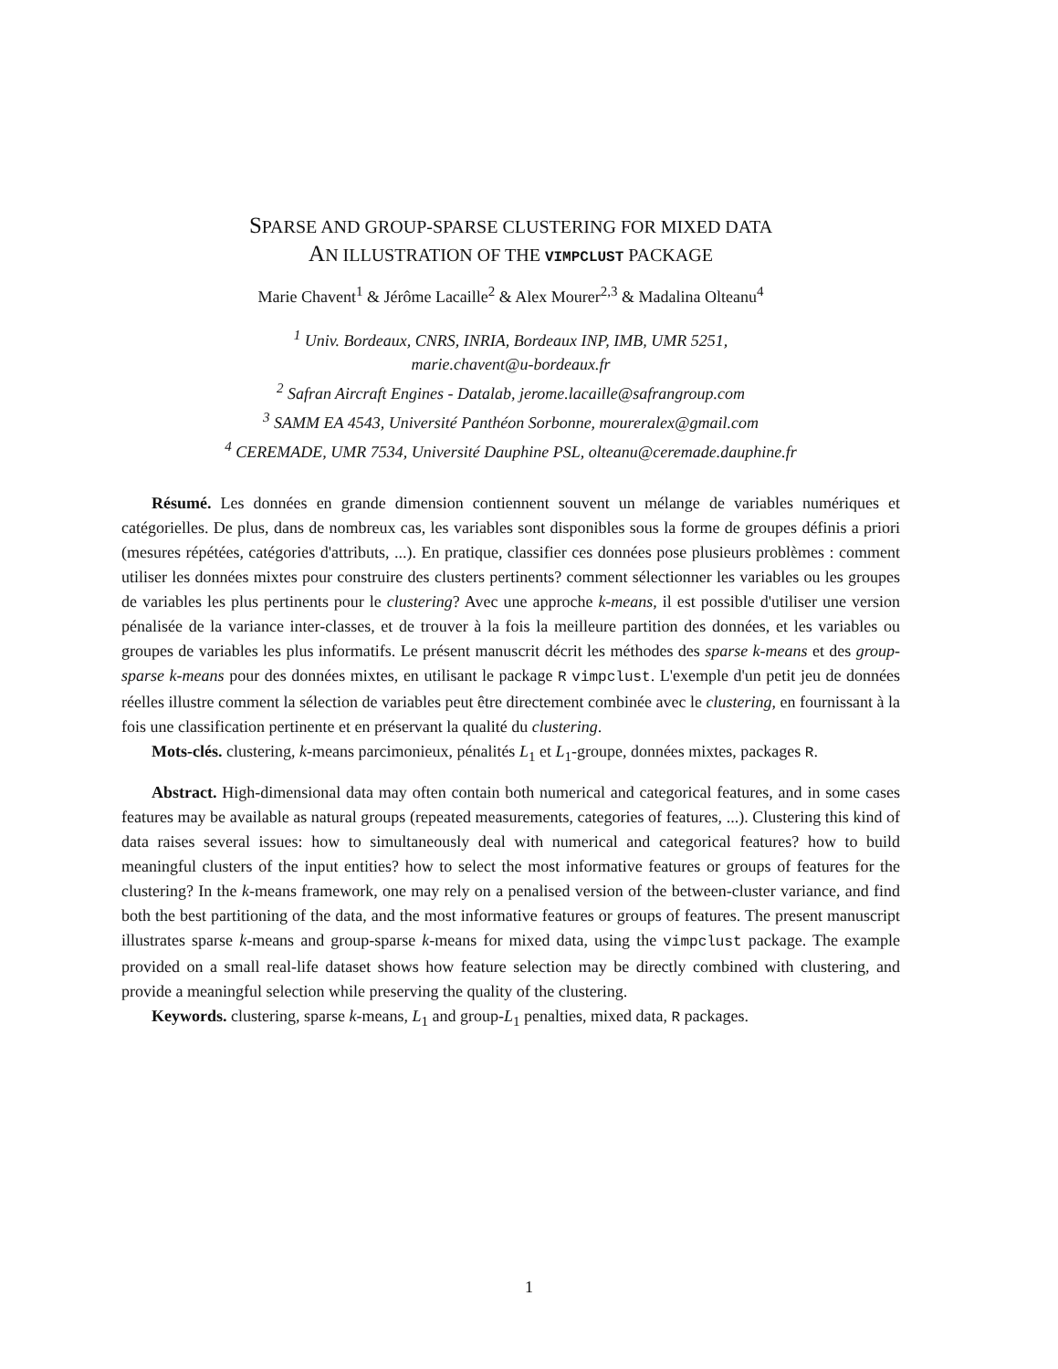SPARSE AND GROUP-SPARSE CLUSTERING FOR MIXED DATA
AN ILLUSTRATION OF THE VIMPCLUST PACKAGE
Marie Chavent<sup>1</sup> & Jérôme Lacaille<sup>2</sup> & Alex Mourer<sup>2,3</sup> & Madalina Olteanu<sup>4</sup>
<sup>1</sup> Univ. Bordeaux, CNRS, INRIA, Bordeaux INP, IMB, UMR 5251,
marie.chavent@u-bordeaux.fr
<sup>2</sup> Safran Aircraft Engines - Datalab, jerome.lacaille@safrangroup.com
<sup>3</sup> SAMM EA 4543, Université Panthéon Sorbonne, moureralex@gmail.com
<sup>4</sup> CEREMADE, UMR 7534, Université Dauphine PSL, olteanu@ceremade.dauphine.fr
Résumé. Les données en grande dimension contiennent souvent un mélange de variables numériques et catégorielles. De plus, dans de nombreux cas, les variables sont disponibles sous la forme de groupes définis a priori (mesures répétées, catégories d'attributs, ...). En pratique, classifier ces données pose plusieurs problèmes : comment utiliser les données mixtes pour construire des clusters pertinents? comment sélectionner les variables ou les groupes de variables les plus pertinents pour le clustering? Avec une approche k-means, il est possible d'utiliser une version pénalisée de la variance inter-classes, et de trouver à la fois la meilleure partition des données, et les variables ou groupes de variables les plus informatifs. Le présent manuscrit décrit les méthodes des sparse k-means et des group-sparse k-means pour des données mixtes, en utilisant le package R vimpclust. L'exemple d'un petit jeu de données réelles illustre comment la sélection de variables peut être directement combinée avec le clustering, en fournissant à la fois une classification pertinente et en préservant la qualité du clustering.
Mots-clés. clustering, k-means parcimonieux, pénalités L<sub>1</sub> et L<sub>1</sub>-groupe, données mixtes, packages R.
Abstract. High-dimensional data may often contain both numerical and categorical features, and in some cases features may be available as natural groups (repeated measurements, categories of features, ...). Clustering this kind of data raises several issues: how to simultaneously deal with numerical and categorical features? how to build meaningful clusters of the input entities? how to select the most informative features or groups of features for the clustering? In the k-means framework, one may rely on a penalised version of the between-cluster variance, and find both the best partitioning of the data, and the most informative features or groups of features. The present manuscript illustrates sparse k-means and group-sparse k-means for mixed data, using the vimpclust package. The example provided on a small real-life dataset shows how feature selection may be directly combined with clustering, and provide a meaningful selection while preserving the quality of the clustering.
Keywords. clustering, sparse k-means, L<sub>1</sub> and group-L<sub>1</sub> penalties, mixed data, R packages.
1